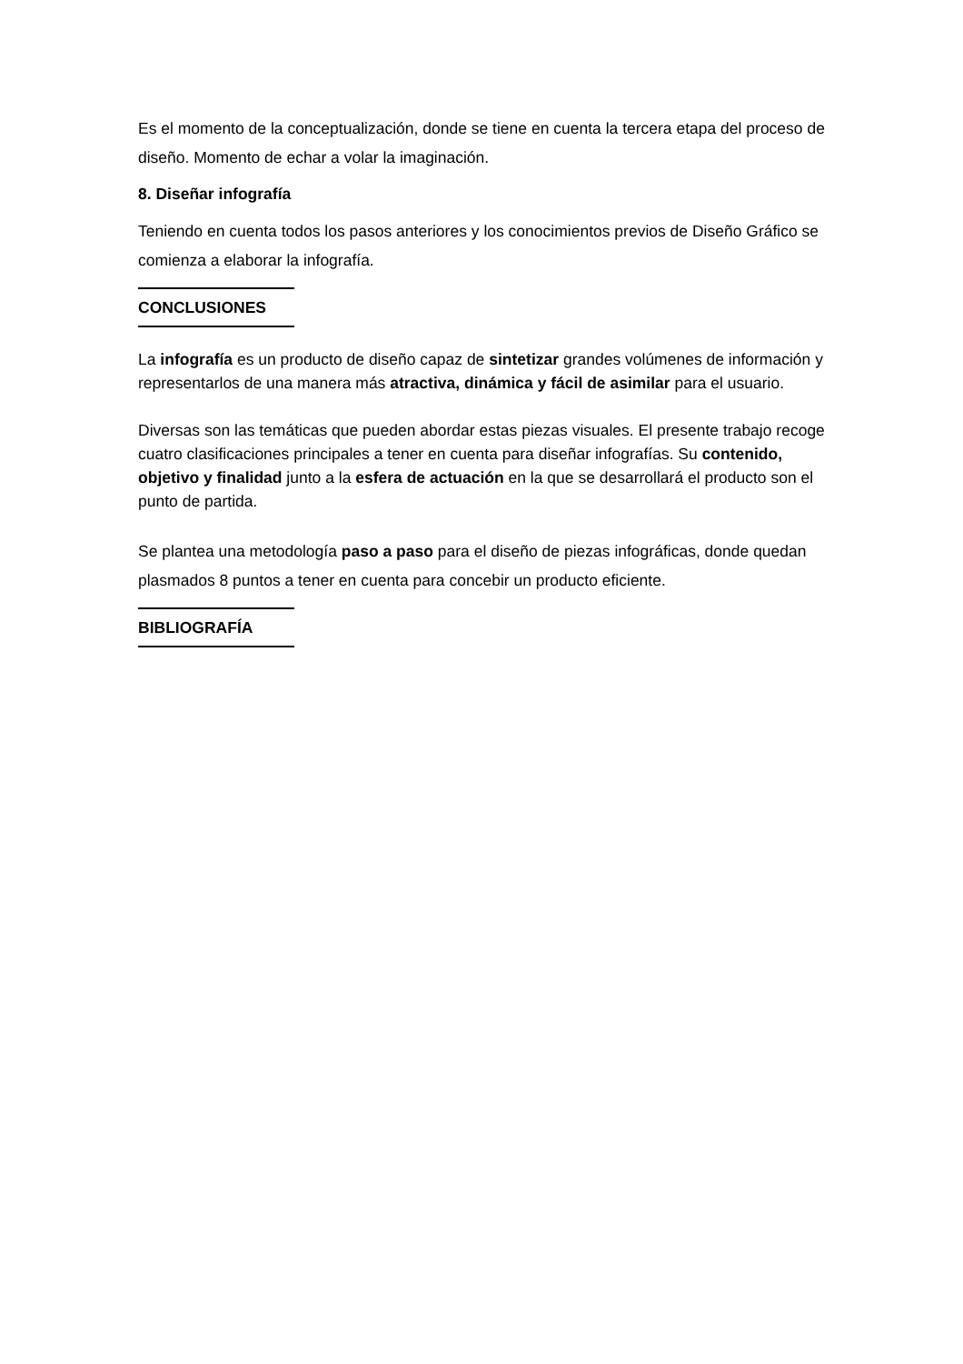Es el momento de la conceptualización, donde se tiene en cuenta la tercera etapa del proceso de diseño. Momento de echar a volar la imaginación.
8. Diseñar infografía
Teniendo en cuenta todos los pasos anteriores y los conocimientos previos de Diseño Gráfico se comienza a elaborar la infografía.
CONCLUSIONES
La infografía es un producto de diseño capaz de sintetizar grandes volúmenes de información y representarlos de una manera más atractiva, dinámica y fácil de asimilar para el usuario.
Diversas son las temáticas que pueden abordar estas piezas visuales. El presente trabajo recoge cuatro clasificaciones principales a tener en cuenta para diseñar infografías. Su contenido, objetivo y finalidad junto a la esfera de actuación en la que se desarrollará el producto son el punto de partida.
Se plantea una metodología paso a paso para el diseño de piezas infográficas, donde quedan plasmados 8 puntos a tener en cuenta para concebir un producto eficiente.
BIBLIOGRAFÍA